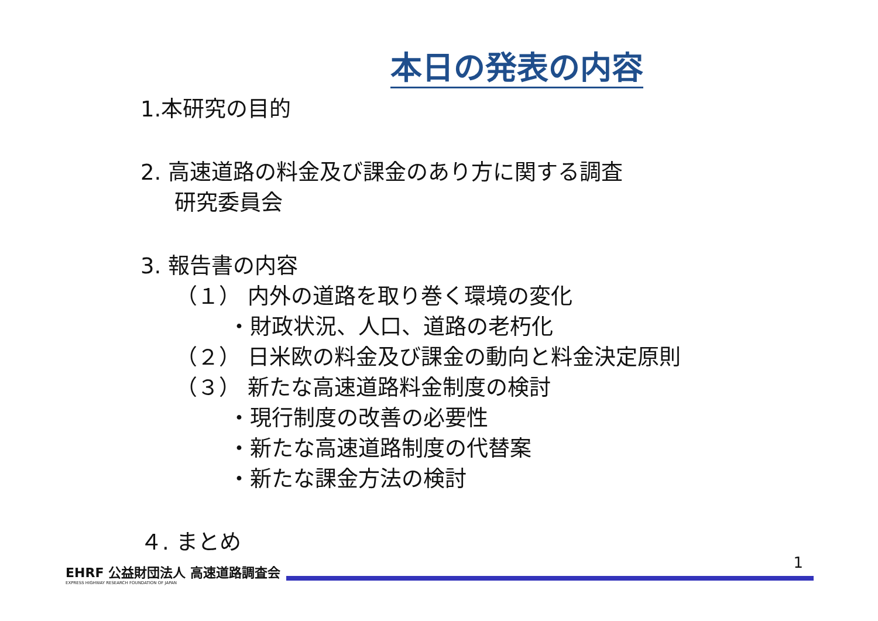本日の発表の内容
1.本研究の目的
2. 高速道路の料金及び課金のあり方に関する調査
研究委員会
3. 報告書の内容
（１） 内外の道路を取り巻く環境の変化
・財政状況、人口、道路の老朽化
（２） 日米欧の料金及び課金の動向と料金決定原則
（３） 新たな高速道路料金制度の検討
・現行制度の改善の必要性
・新たな高速道路制度の代替案
・新たな課金方法の検討
４. まとめ
EHRF 公益財団法人 高速道路調査会
EXPRESS HIGHWAY RESEARCH FOUNDATION OF JAPAN
1